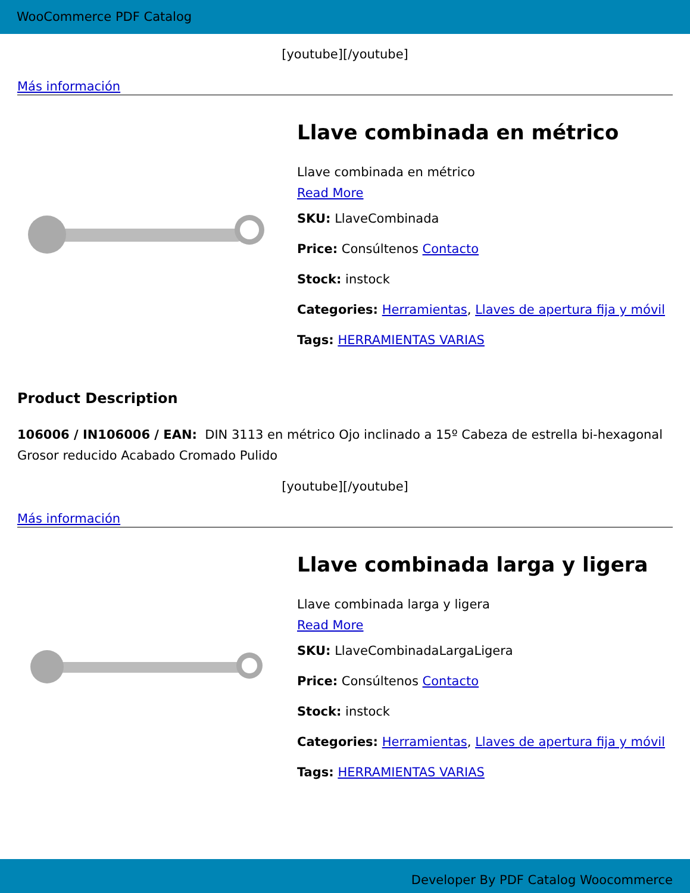WooCommerce PDF Catalog
[youtube][/youtube]
Más información
Llave combinada en métrico
Llave combinada en métrico
Read More
SKU: LlaveCombinada
Price: Consúltenos Contacto
Stock: instock
Categories: Herramientas, Llaves de apertura fija y móvil
Tags: HERRAMIENTAS VARIAS
Product Description
106006 / IN106006 / EAN: DIN 3113 en métrico Ojo inclinado a 15º Cabeza de estrella bi-hexagonal Grosor reducido Acabado Cromado Pulido
[youtube][/youtube]
Más información
Llave combinada larga y ligera
Llave combinada larga y ligera
Read More
SKU: LlaveCombinadaLargaLigera
Price: Consúltenos Contacto
Stock: instock
Categories: Herramientas, Llaves de apertura fija y móvil
Tags: HERRAMIENTAS VARIAS
Developer By PDF Catalog Woocommerce